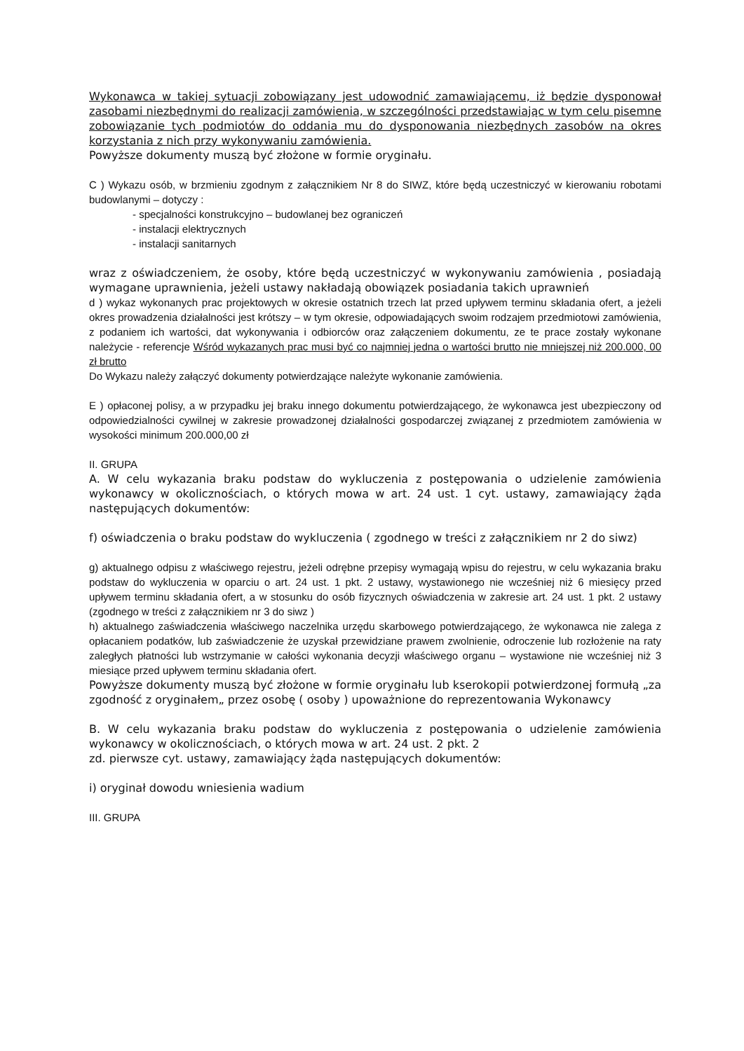Wykonawca w takiej sytuacji zobowiązany jest udowodnić zamawiającemu, iż będzie dysponował zasobami niezbędnymi do realizacji zamówienia, w szczególności przedstawiając w tym celu pisemne zobowiązanie tych podmiotów do oddania mu do dysponowania niezbędnych zasobów na okres korzystania z nich przy wykonywaniu zamówienia.
Powyższe dokumenty muszą być złożone w formie oryginału.
C ) Wykazu osób, w brzmieniu zgodnym z załącznikiem Nr 8 do SIWZ, które będą uczestniczyć w kierowaniu robotami budowlanymi – dotyczy :
- specjalności konstrukcyjno – budowlanej bez ograniczeń
- instalacji elektrycznych
- instalacji sanitarnych
wraz z oświadczeniem, że osoby, które będą uczestniczyć w wykonywaniu zamówienia , posiadają wymagane uprawnienia, jeżeli ustawy nakładają obowiązek posiadania takich uprawnień
d ) wykaz wykonanych prac projektowych w okresie ostatnich trzech lat przed upływem terminu składania ofert, a jeżeli okres prowadzenia działalności jest krótszy – w tym okresie, odpowiadających swoim rodzajem przedmiotowi zamówienia, z podaniem ich wartości, dat wykonywania i odbiorców oraz załączeniem dokumentu, ze te prace zostały wykonane należycie - referencje Wśród wykazanych prac musi być co najmniej jedna o wartości brutto nie mniejszej niż 200.000, 00 zł brutto
Do Wykazu należy załączyć dokumenty potwierdzające należyte wykonanie zamówienia.
E ) opłaconej polisy, a w przypadku jej braku innego dokumentu potwierdzającego, że wykonawca jest ubezpieczony od odpowiedzialności cywilnej w zakresie prowadzonej działalności gospodarczej związanej z przedmiotem zamówienia w wysokości minimum 200.000,00 zł
II. GRUPA
A. W celu wykazania braku podstaw do wykluczenia z postępowania o udzielenie zamówienia wykonawcy w okolicznościach, o których mowa w art. 24 ust. 1 cyt. ustawy, zamawiający żąda następujących dokumentów:
f) oświadczenia o braku podstaw do wykluczenia ( zgodnego w treści z załącznikiem nr 2 do siwz)
g) aktualnego odpisu z właściwego rejestru, jeżeli odrębne przepisy wymagają wpisu do rejestru, w celu wykazania braku podstaw do wykluczenia w oparciu o art. 24 ust. 1 pkt. 2 ustawy, wystawionego nie wcześniej niż 6 miesięcy przed upływem terminu składania ofert, a w stosunku do osób fizycznych oświadczenia w zakresie art. 24 ust. 1 pkt. 2 ustawy (zgodnego w treści z załącznikiem nr 3 do siwz )
h) aktualnego zaświadczenia właściwego naczelnika urzędu skarbowego potwierdzającego, że wykonawca nie zalega z opłacaniem podatków, lub zaświadczenie że uzyskał przewidziane prawem zwolnienie, odroczenie lub rozłożenie na raty zaległych płatności lub wstrzymanie w całości wykonania decyzji właściwego organu – wystawione nie wcześniej niż 3 miesiące przed upływem terminu składania ofert.
Powyższe dokumenty muszą być złożone w formie oryginału lub kserokopii potwierdzonej formułą „za zgodność z oryginałem„ przez osobę ( osoby ) upoważnione do reprezentowania Wykonawcy
B. W celu wykazania braku podstaw do wykluczenia z postępowania o udzielenie zamówienia wykonawcy w okolicznościach, o których mowa w art. 24 ust. 2 pkt. 2
zd. pierwsze cyt. ustawy, zamawiający żąda następujących dokumentów:
i) oryginał dowodu wniesienia wadium
III. GRUPA